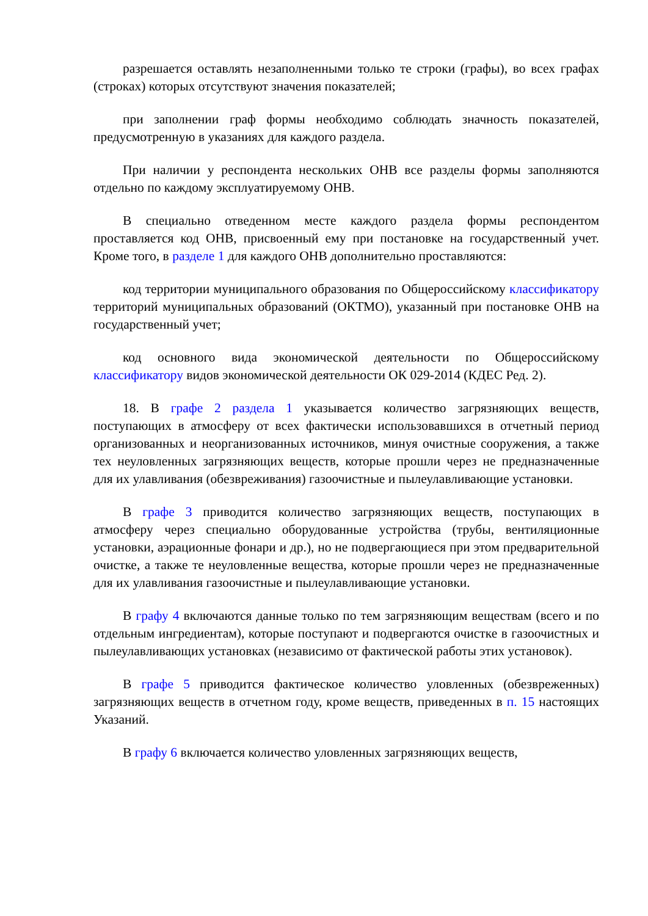разрешается оставлять незаполненными только те строки (графы), во всех графах (строках) которых отсутствуют значения показателей;
при заполнении граф формы необходимо соблюдать значность показателей, предусмотренную в указаниях для каждого раздела.
При наличии у респондента нескольких ОНВ все разделы формы заполняются отдельно по каждому эксплуатируемому ОНВ.
В специально отведенном месте каждого раздела формы респондентом проставляется код ОНВ, присвоенный ему при постановке на государственный учет. Кроме того, в разделе 1 для каждого ОНВ дополнительно проставляются:
код территории муниципального образования по Общероссийскому классификатору территорий муниципальных образований (ОКТМО), указанный при постановке ОНВ на государственный учет;
код основного вида экономической деятельности по Общероссийскому классификатору видов экономической деятельности ОК 029-2014 (КДЕС Ред. 2).
18. В графе 2 раздела 1 указывается количество загрязняющих веществ, поступающих в атмосферу от всех фактически использовавшихся в отчетный период организованных и неорганизованных источников, минуя очистные сооружения, а также тех неуловленных загрязняющих веществ, которые прошли через не предназначенные для их улавливания (обезвреживания) газоочистные и пылеулавливающие установки.
В графе 3 приводится количество загрязняющих веществ, поступающих в атмосферу через специально оборудованные устройства (трубы, вентиляционные установки, аэрационные фонари и др.), но не подвергающиеся при этом предварительной очистке, а также те неуловленные вещества, которые прошли через не предназначенные для их улавливания газоочистные и пылеулавливающие установки.
В графу 4 включаются данные только по тем загрязняющим веществам (всего и по отдельным ингредиентам), которые поступают и подвергаются очистке в газоочистных и пылеулавливающих установках (независимо от фактической работы этих установок).
В графе 5 приводится фактическое количество уловленных (обезвреженных) загрязняющих веществ в отчетном году, кроме веществ, приведенных в п. 15 настоящих Указаний.
В графу 6 включается количество уловленных загрязняющих веществ,